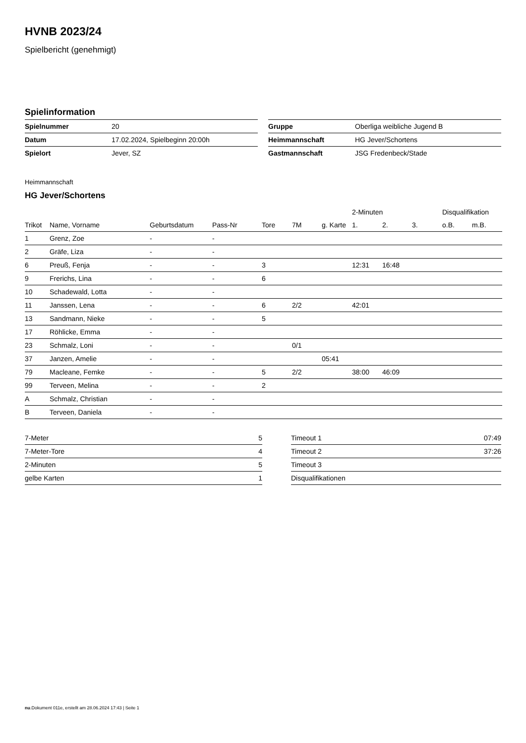HVNB 2023/24
Spielbericht (genehmigt)
Spielinformation
| Spielnummer | 20 |
| Datum | 17.02.2024, Spielbeginn 20:00h |
| Spielort | Jever, SZ |
| Gruppe | Oberliga weibliche Jugend B |
| Heimmannschaft | HG Jever/Schortens |
| Gastmannschaft | JSG Fredenbeck/Stade |
Heimmannschaft
HG Jever/Schortens
| | | | | | | | 2-Minuten | | | Disqualifikation | |
| --- | --- | --- | --- | --- | --- | --- | --- | --- | --- | --- | --- |
| Trikot | Name, Vorname | Geburtsdatum | Pass-Nr | Tore | 7M | g. Karte | 1. | 2. | 3. | o.B. | m.B. |
| 1 | Grenz, Zoe | - | - | | | | | | | | |
| 2 | Gräfe, Liza | - | - | | | | | | | | |
| 6 | Preuß, Fenja | - | - | 3 | | | 12:31 | 16:48 | | | |
| 9 | Frerichs, Lina | - | - | 6 | | | | | | | |
| 10 | Schadewald, Lotta | - | - | | | | | | | | |
| 11 | Janssen, Lena | - | - | 6 | 2/2 | | 42:01 | | | | |
| 13 | Sandmann, Nieke | - | - | 5 | | | | | | | |
| 17 | Röhlicke, Emma | - | - | | | | | | | | |
| 23 | Schmalz, Loni | - | - | | 0/1 | | | | | | |
| 37 | Janzen, Amelie | - | - | | | 05:41 | | | | | |
| 79 | Macleane, Femke | - | - | 5 | 2/2 | | 38:00 | 46:09 | | | |
| 99 | Terveen, Melina | - | - | 2 | | | | | | | |
| A | Schmalz, Christian | - | - | | | | | | | | |
| B | Terveen, Daniela | - | - | | | | | | | | |
| 7-Meter | 5 |
| 7-Meter-Tore | 4 |
| 2-Minuten | 5 |
| gelbe Karten | 1 |
| Timeout 1 | 07:49 |
| Timeout 2 | 37:26 |
| Timeout 3 | |
| Disqualifikationen | |
nu.Dokument 011e, erstellt am 28.06.2024 17:43 | Seite 1